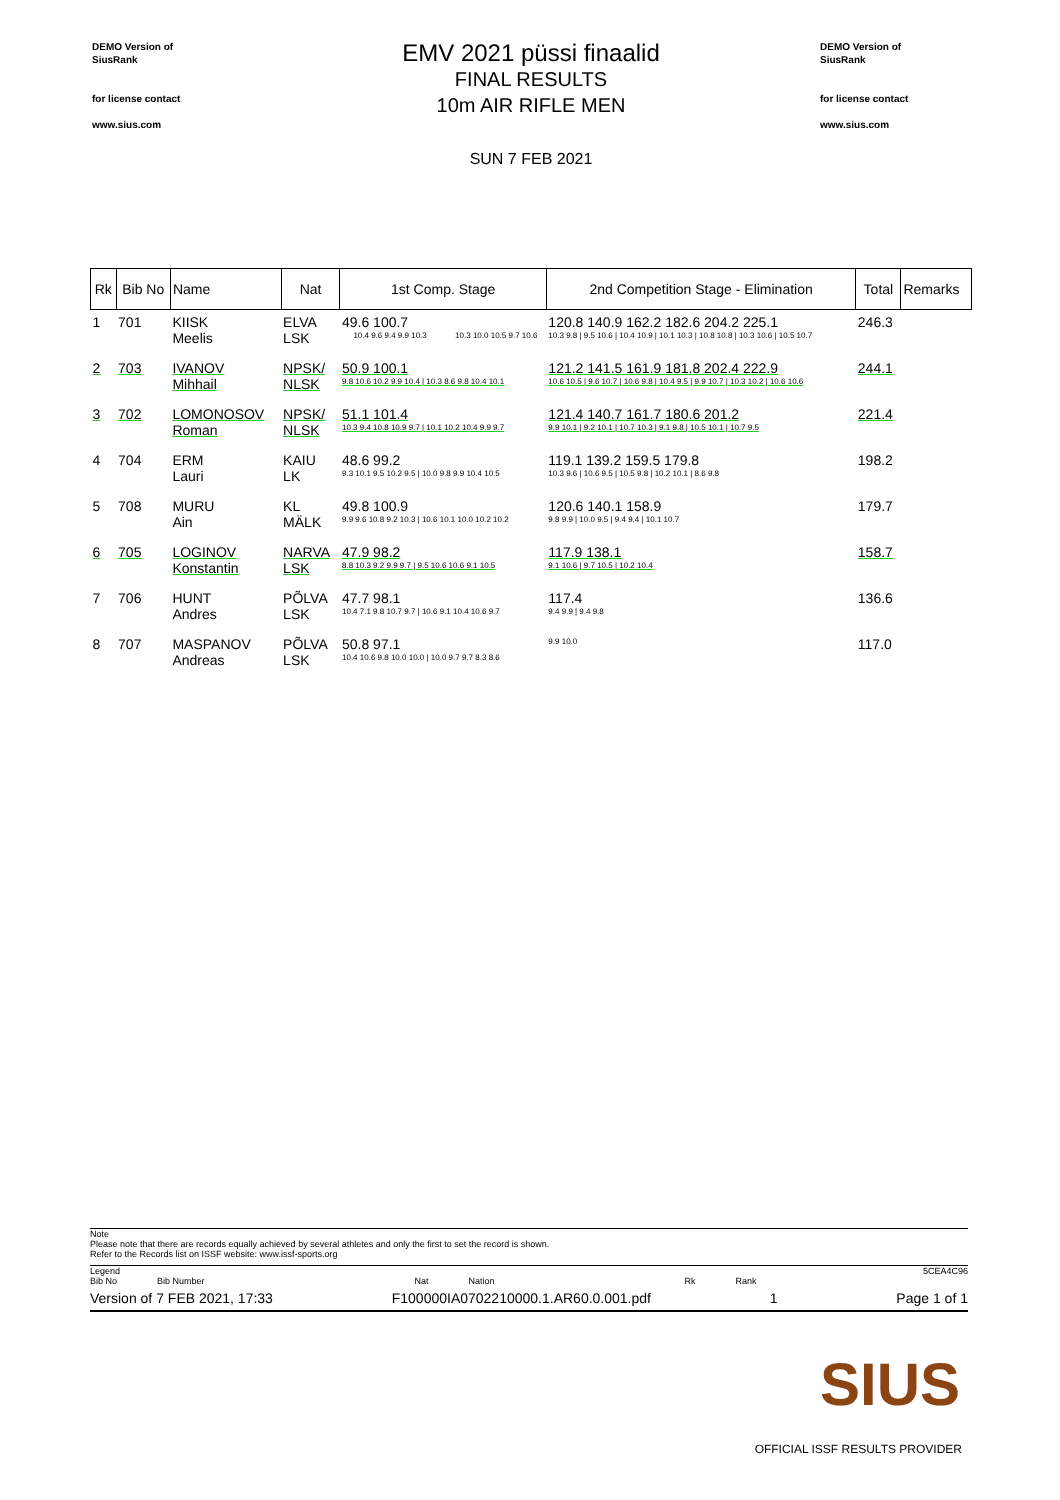DEMO Version of
SiusRank
for license contact
www.sius.com
EMV 2021 püssi finaalid
FINAL RESULTS
10m AIR RIFLE MEN
SUN 7 FEB 2021
DEMO Version of
SiusRank
for license contact
www.sius.com
| Rk | Bib No | Name | Nat | 1st Comp. Stage | 2nd Competition Stage - Elimination | Total | Remarks |
| --- | --- | --- | --- | --- | --- | --- | --- |
| 1 | 701 | KIISK Meelis | ELVA LSK | 49.6 100.7 10.4 9.6 9.4 9.9 10.3 10.3 10.0 10.5 9.7 10.6 | 120.8 140.9 162.2 182.6 204.2 225.1 10.3 9.8 / 9.5 10.6 / 10.4 10.9 / 10.1 10.3 / 10.8 10.8 / 10.3 10.6 / 10.5 10.7 | 246.3 | |
| 2 | 703 | IVANOV Mihhail | NPSK/ NLSK | 50.9 100.1 9.8 10.6 10.2 9.9 10.4 / 10.3 8.6 9.8 10.4 10.1 | 121.2 141.5 161.9 181.8 202.4 222.9 10.6 10.5 / 9.6 10.7 / 10.6 9.8 / 10.4 9.5 / 9.9 10.7 / 10.3 10.2 / 10.6 10.6 | 244.1 | |
| 3 | 702 | LOMONOSOV Roman | NPSK/ NLSK | 51.1 101.4 10.3 9.4 10.8 10.9 9.7 / 10.1 10.2 10.4 9.9 9.7 | 121.4 140.7 161.7 180.6 201.2 9.9 10.1 / 9.2 10.1 / 10.7 10.3 / 9.1 9.8 / 10.5 10.1 / 10.7 9.5 | 221.4 | |
| 4 | 704 | ERM Lauri | KAIU LK | 48.6 99.2 9.3 10.1 9.5 10.2 9.5 / 10.0 9.8 9.9 10.4 10.5 | 119.1 139.2 159.5 179.8 10.3 9.6 / 10.6 9.5 / 10.5 9.8 / 10.2 10.1 / 8.6 9.8 | 198.2 | |
| 5 | 708 | MURU Ain | KL MÄLK | 49.8 100.9 9.9 9.6 10.8 9.2 10.3 / 10.6 10.1 10.0 10.2 10.2 | 120.6 140.1 158.9 9.8 9.9 / 10.0 9.5 / 9.4 9.4 / 10.1 10.7 | 179.7 | |
| 6 | 705 | LOGINOV Konstantin | NARVA LSK | 47.9 98.2 8.8 10.3 9.2 9.9 9.7 / 9.5 10.6 10.6 9.1 10.5 | 117.9 138.1 9.1 10.6 / 9.7 10.5 / 10.2 10.4 | 158.7 | |
| 7 | 706 | HUNT Andres | PÕLVA LSK | 47.7 98.1 10.4 7.1 9.8 10.7 9.7 / 10.6 9.1 10.4 10.6 9.7 | 117.4 9.4 9.9 / 9.4 9.8 | 136.6 | |
| 8 | 707 | MASPANOV Andreas | PÕLVA LSK | 50.8 97.1 10.4 10.6 9.8 10.0 10.0 / 10.0 9.7 9.7 8.3 8.6 | 9.9 10.0 | 117.0 | |
Note
Please note that there are records equally achieved by several athletes and only the first to set the record is shown.
Refer to the Records list on ISSF website: www.issf-sports.org
Legend 5CEA4C96
Bib No Bib Number Nat Nation Rk Rank
Version of 7 FEB 2021, 17:33 F100000IA0702210000.1.AR60.0.001.pdf 1 Page 1 of 1
SIUS
OFFICIAL ISSF RESULTS PROVIDER